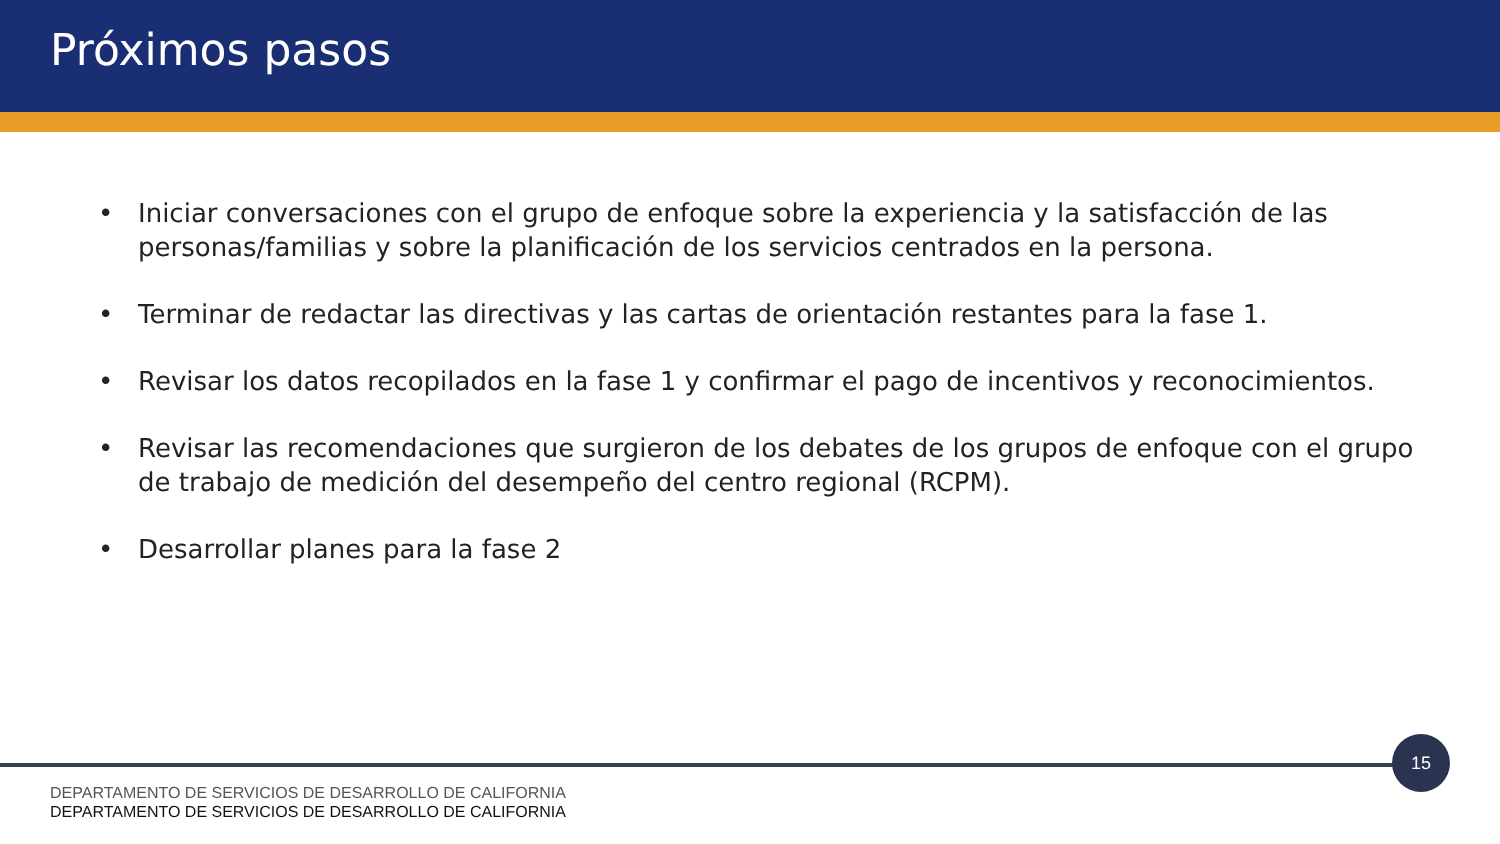Próximos pasos
• Iniciar conversaciones con el grupo de enfoque sobre la experiencia y la satisfacción de las personas/familias y sobre la planificación de los servicios centrados en la persona.
• Terminar de redactar las directivas y las cartas de orientación restantes para la fase 1.
• Revisar los datos recopilados en la fase 1 y confirmar el pago de incentivos y reconocimientos.
• Revisar las recomendaciones que surgieron de los debates de los grupos de enfoque con el grupo de trabajo de medición del desempeño del centro regional (RCPM).
• Desarrollar planes para la fase 2
15
DEPARTAMENTO DE SERVICIOS DE DESARROLLO DE CALIFORNIA
DEPARTAMENTO DE SERVICIOS DE DESARROLLO DE CALIFORNIA